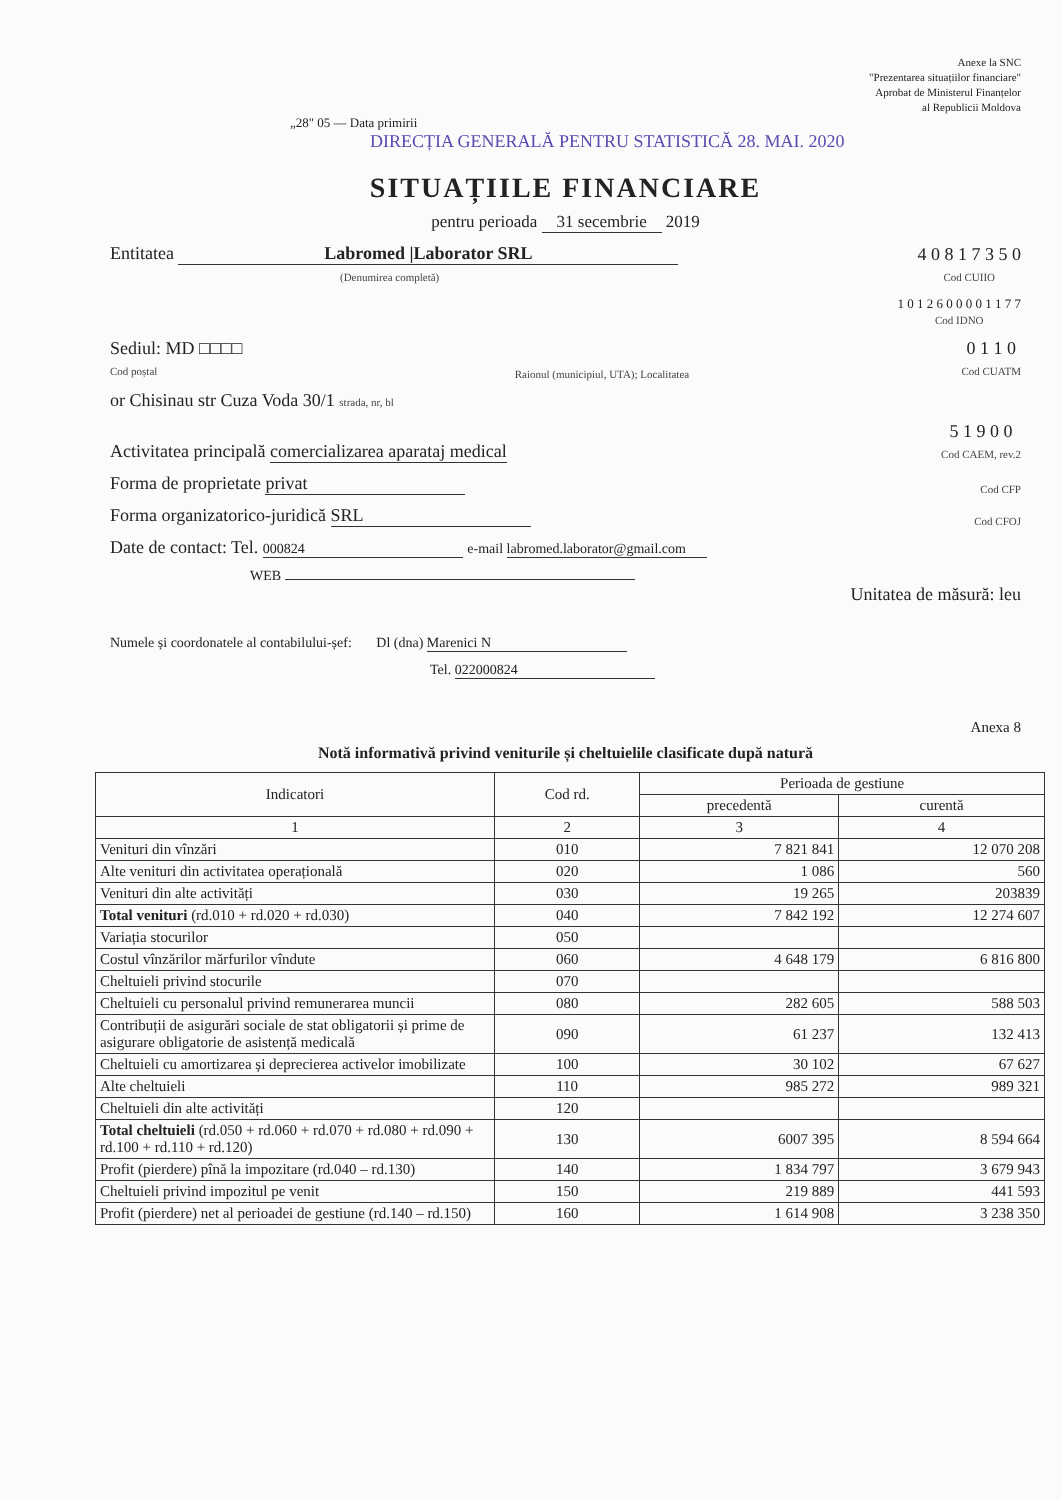Anexe la SNC
"Prezentarea situațiilor financiare"
Aprobat de Ministerul Finanțelor
al Republicii Moldova
„28" 05 — Data primirii
DIRECȚIA GENERALĂ PENTRU STATISTICĂ 28. MAI. 2020
SITUAȚIILE FINANCIARE
pentru perioada 31 secembrie 2019
Entitatea Labromed |Laborator SRL
(Denumirea completă) 4 0 8 1 7 3 5 0
Cod CUIIO
1 0 1 2 6 0 0 0 0 1 1 7 7
Cod IDNO
Sediul: MD □□□□
Cod poștal Raionul (municipiul, UTA); Localitatea 0 1 1 0
Cod CUATM
or Chisinau str Cuza Voda 30/1 strada, nr, bl
Activitatea principală comercializarea aparataj medical 5 1 9 0 0
Cod CAEM, rev.2
Forma de proprietate privat Cod CFP
Forma organizatorico-juridică SRL Cod CFOJ
Date de contact: Tel. 000824 e-mail labromed.laborator@gmail.com
WEB
Unitatea de măsură: leu
Numele și coordonatele al contabilului-șef: Dl (dna) Marenici N
Tel. 022000824
Anexa 8
Notă informativă privind veniturile și cheltuielile clasificate după natură
| Indicatori | Cod rd. | Perioada de gestiune | |
| --- | --- | --- | --- |
| | | precedentă | curentă |
| 1 | 2 | 3 | 4 |
| Venituri din vînzări | 010 | 7 821 841 | 12 070 208 |
| Alte venituri din activitatea operațională | 020 | 1 086 | 560 |
| Venituri din alte activități | 030 | 19 265 | 203839 |
| Total venituri (rd.010 + rd.020 + rd.030) | 040 | 7 842 192 | 12 274 607 |
| Variația stocurilor | 050 | | |
| Costul vînzărilor mărfurilor vîndute | 060 | 4 648 179 | 6 816 800 |
| Cheltuieli privind stocurile | 070 | | |
| Cheltuieli cu personalul privind remunerarea muncii | 080 | 282 605 | 588 503 |
| Contribuții de asigurări sociale de stat obligatorii și prime de asigurare obligatorie de asistență medicală | 090 | 61 237 | 132 413 |
| Cheltuieli cu amortizarea și deprecierea activelor imobilizate | 100 | 30 102 | 67 627 |
| Alte cheltuieli | 110 | 985 272 | 989 321 |
| Cheltuieli din alte activități | 120 | | |
| Total cheltuieli (rd.050 + rd.060 + rd.070 + rd.080 + rd.090 + rd.100 + rd.110 + rd.120) | 130 | 6007 395 | 8 594 664 |
| Profit (pierdere) pînă la impozitare (rd.040 – rd.130) | 140 | 1 834 797 | 3 679 943 |
| Cheltuieli privind impozitul pe venit | 150 | 219 889 | 441 593 |
| Profit (pierdere) net al perioadei de gestiune (rd.140 – rd.150) | 160 | 1 614 908 | 3 238 350 |